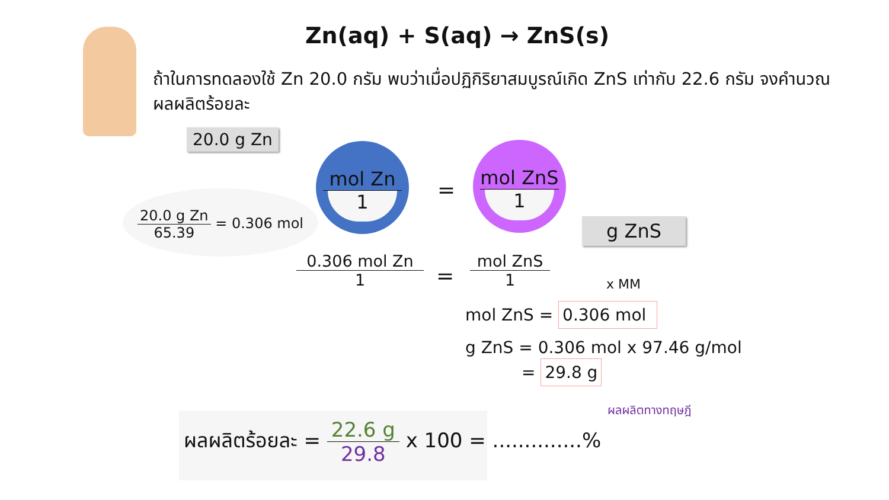Zn(aq) + S(aq) → ZnS(s)
ถ้าในการทดลองใช้ Zn 20.0 กรัม พบว่าเมื่อปฏิกิริยาสมบูรณ์เกิด ZnS เท่ากับ 22.6 กรัม จงคำนวณผลผลิตร้อยละ
20.0 g Zn
20.0 g Zn
65.39
= 0.306 mol
mol Zn
1
=
mol ZnS
1
g ZnS
0.306 mol Zn
1
=
mol ZnS
1
x MM
mol ZnS = 0.306 mol
g ZnS = 0.306 mol x 97.46 g/mol
= 29.8 g
ผลผลิตทางทฤษฎี
ผลผลิตร้อยละ =
22.6 g
29.8
x 100 = ..............%